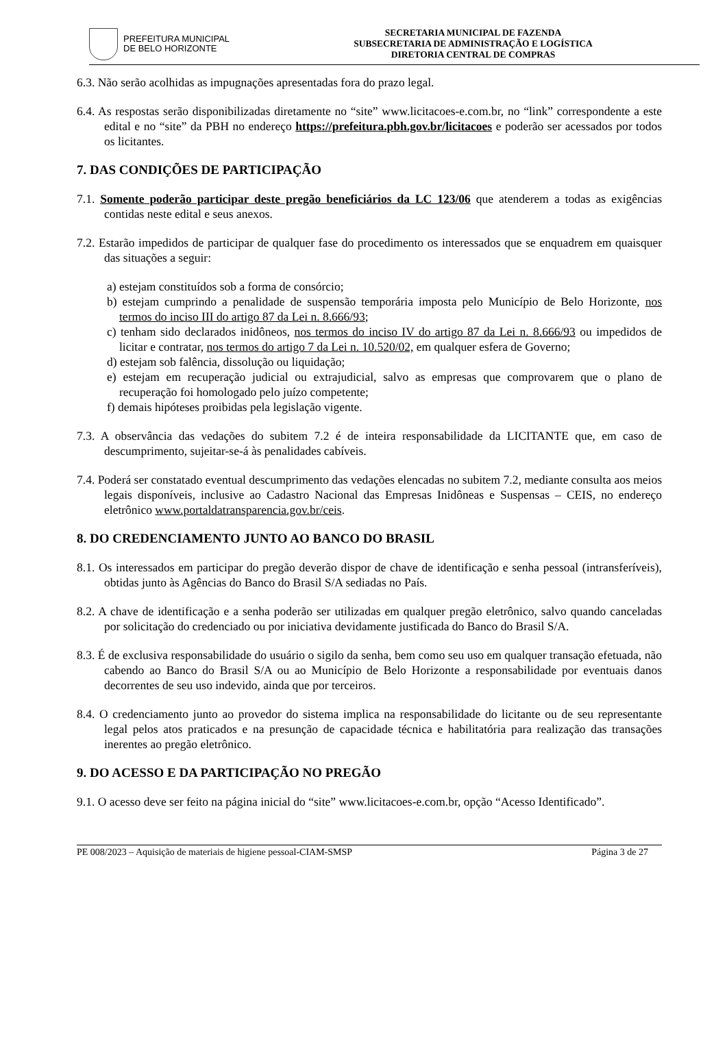PREFEITURA MUNICIPAL
DE BELO HORIZONTE
SECRETARIA MUNICIPAL DE FAZENDA
SUBSECRETARIA DE ADMINISTRAÇÃO E LOGÍSTICA
DIRETORIA CENTRAL DE COMPRAS
6.3. Não serão acolhidas as impugnações apresentadas fora do prazo legal.
6.4. As respostas serão disponibilizadas diretamente no “site” www.licitacoes-e.com.br, no “link” correspondente a este edital e no “site” da PBH no endereço https://prefeitura.pbh.gov.br/licitacoes e poderão ser acessados por todos os licitantes.
7. DAS CONDIÇÕES DE PARTICIPAÇÃO
7.1. Somente poderão participar deste pregão beneficiários da LC 123/06 que atenderem a todas as exigências contidas neste edital e seus anexos.
7.2. Estarão impedidos de participar de qualquer fase do procedimento os interessados que se enquadrem em quaisquer das situações a seguir:
a) estejam constituídos sob a forma de consórcio;
b) estejam cumprindo a penalidade de suspensão temporária imposta pelo Município de Belo Horizonte, nos termos do inciso III do artigo 87 da Lei n. 8.666/93;
c) tenham sido declarados inidôneos, nos termos do inciso IV do artigo 87 da Lei n. 8.666/93 ou impedidos de licitar e contratar, nos termos do artigo 7 da Lei n. 10.520/02, em qualquer esfera de Governo;
d) estejam sob falência, dissolução ou liquidação;
e) estejam em recuperação judicial ou extrajudicial, salvo as empresas que comprovarem que o plano de recuperação foi homologado pelo juízo competente;
f) demais hipóteses proibidas pela legislação vigente.
7.3. A observância das vedações do subitem 7.2 é de inteira responsabilidade da LICITANTE que, em caso de descumprimento, sujeitar-se-á às penalidades cabíveis.
7.4. Poderá ser constatado eventual descumprimento das vedações elencadas no subitem 7.2, mediante consulta aos meios legais disponíveis, inclusive ao Cadastro Nacional das Empresas Inidôneas e Suspensas – CEIS, no endereço eletrônico www.portaldatransparencia.gov.br/ceis.
8. DO CREDENCIAMENTO JUNTO AO BANCO DO BRASIL
8.1. Os interessados em participar do pregão deverão dispor de chave de identificação e senha pessoal (intransferíveis), obtidas junto às Agências do Banco do Brasil S/A sediadas no País.
8.2. A chave de identificação e a senha poderão ser utilizadas em qualquer pregão eletrônico, salvo quando canceladas por solicitação do credenciado ou por iniciativa devidamente justificada do Banco do Brasil S/A.
8.3. É de exclusiva responsabilidade do usuário o sigilo da senha, bem como seu uso em qualquer transação efetuada, não cabendo ao Banco do Brasil S/A ou ao Município de Belo Horizonte a responsabilidade por eventuais danos decorrentes de seu uso indevido, ainda que por terceiros.
8.4. O credenciamento junto ao provedor do sistema implica na responsabilidade do licitante ou de seu representante legal pelos atos praticados e na presunção de capacidade técnica e habilitatória para realização das transações inerentes ao pregão eletrônico.
9. DO ACESSO E DA PARTICIPAÇÃO NO PREGÃO
9.1. O acesso deve ser feito na página inicial do “site” www.licitacoes-e.com.br, opção “Acesso Identificado”.
PE 008/2023 – Aquisição de materiais de higiene pessoal-CIAM-SMSP Página 3 de 27